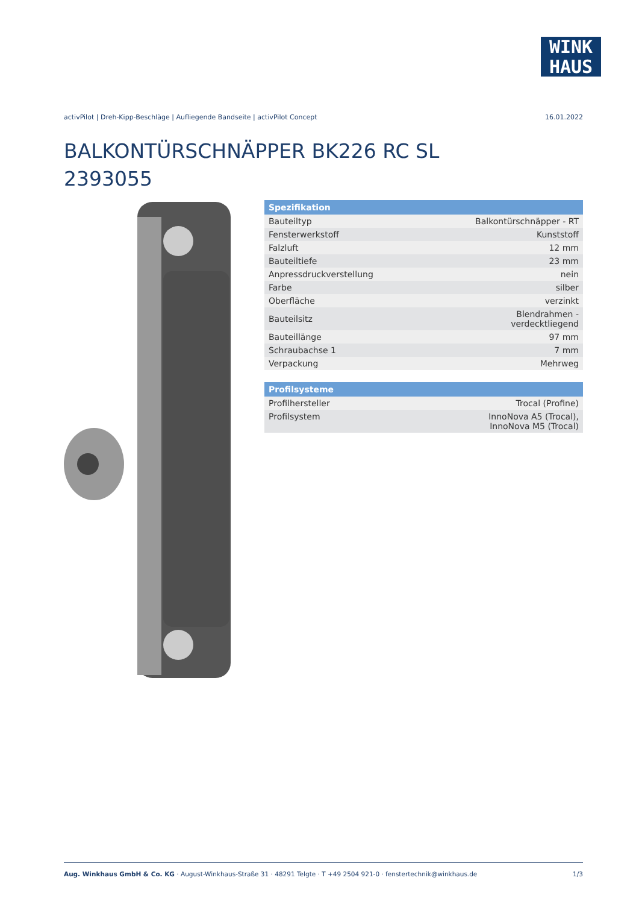WINK
HAUS
activPilot | Dreh-Kipp-Beschläge | Aufliegende Bandseite | activPilot Concept 16.01.2022
BALKONTÜRSCHNÄPPER BK226 RC SL
2393055
| Spezifikation | |
| --- | --- |
| Bauteiltyp | Balkontürschnäpper - RT |
| Fensterwerkstoff | Kunststoff |
| Falzluft | 12 mm |
| Bauteiltiefe | 23 mm |
| Anpressdruckverstellung | nein |
| Farbe | silber |
| Oberfläche | verzinkt |
| Bauteilsitz | Blendrahmen - verdecktliegend |
| Bauteillänge | 97 mm |
| Schraubachse 1 | 7 mm |
| Verpackung | Mehrweg |
| Profilsysteme | |
| --- | --- |
| Profilhersteller | Trocal (Profine) |
| Profilsystem | InnoNova A5 (Trocal), InnoNova M5 (Trocal) |
Aug. Winkhaus GmbH & Co. KG · August-Winkhaus-Straße 31 · 48291 Telgte · T +49 2504 921-0 · fenstertechnik@winkhaus.de 1/3